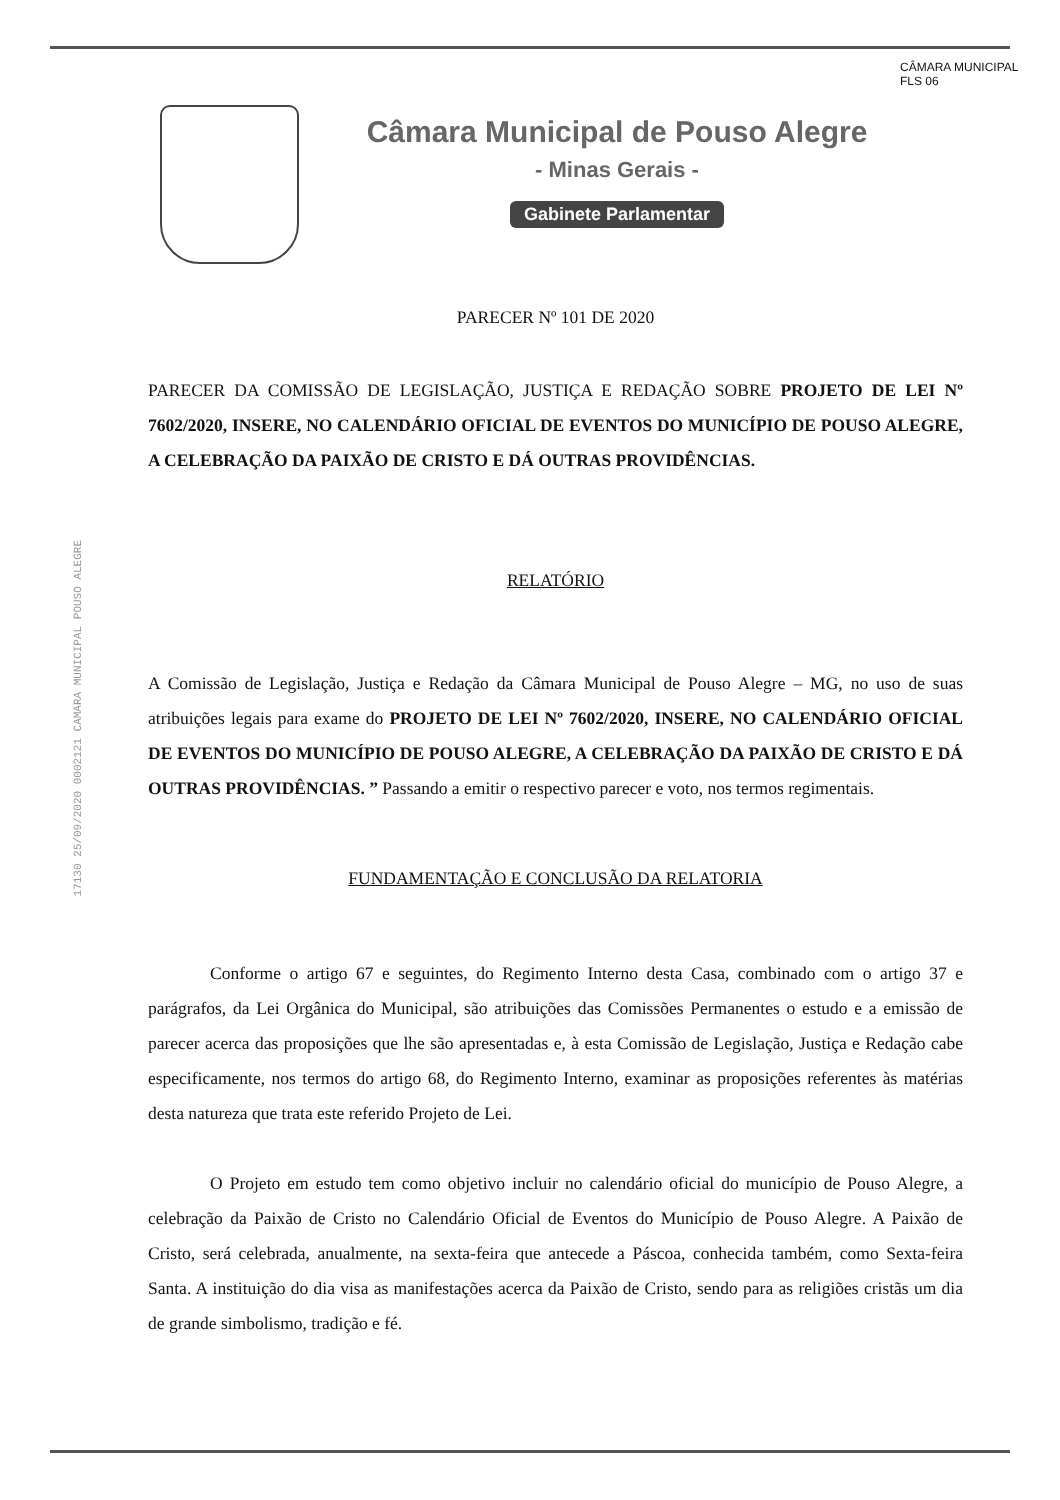Câmara Municipal de Pouso Alegre
- Minas Gerais -
Gabinete Parlamentar
CÂMARA MUNICIPAL
FLS 06
17130 25/09/2020 0002121 CAMARA MUNICIPAL POUSO ALEGRE
PARECER Nº 101 DE 2020
PARECER DA COMISSÃO DE LEGISLAÇÃO, JUSTIÇA E REDAÇÃO SOBRE PROJETO DE LEI Nº 7602/2020, INSERE, NO CALENDÁRIO OFICIAL DE EVENTOS DO MUNICÍPIO DE POUSO ALEGRE, A CELEBRAÇÃO DA PAIXÃO DE CRISTO E DÁ OUTRAS PROVIDÊNCIAS.
RELATÓRIO
A Comissão de Legislação, Justiça e Redação da Câmara Municipal de Pouso Alegre – MG, no uso de suas atribuições legais para exame do PROJETO DE LEI Nº 7602/2020, INSERE, NO CALENDÁRIO OFICIAL DE EVENTOS DO MUNICÍPIO DE POUSO ALEGRE, A CELEBRAÇÃO DA PAIXÃO DE CRISTO E DÁ OUTRAS PROVIDÊNCIAS. ” Passando a emitir o respectivo parecer e voto, nos termos regimentais.
FUNDAMENTAÇÃO E CONCLUSÃO DA RELATORIA
Conforme o artigo 67 e seguintes, do Regimento Interno desta Casa, combinado com o artigo 37 e parágrafos, da Lei Orgânica do Municipal, são atribuições das Comissões Permanentes o estudo e a emissão de parecer acerca das proposições que lhe são apresentadas e, à esta Comissão de Legislação, Justiça e Redação cabe especificamente, nos termos do artigo 68, do Regimento Interno, examinar as proposições referentes às matérias desta natureza que trata este referido Projeto de Lei.
O Projeto em estudo tem como objetivo incluir no calendário oficial do município de Pouso Alegre, a celebração da Paixão de Cristo no Calendário Oficial de Eventos do Município de Pouso Alegre. A Paixão de Cristo, será celebrada, anualmente, na sexta-feira que antecede a Páscoa, conhecida também, como Sexta-feira Santa. A instituição do dia visa as manifestações acerca da Paixão de Cristo, sendo para as religiões cristãs um dia de grande simbolismo, tradição e fé.